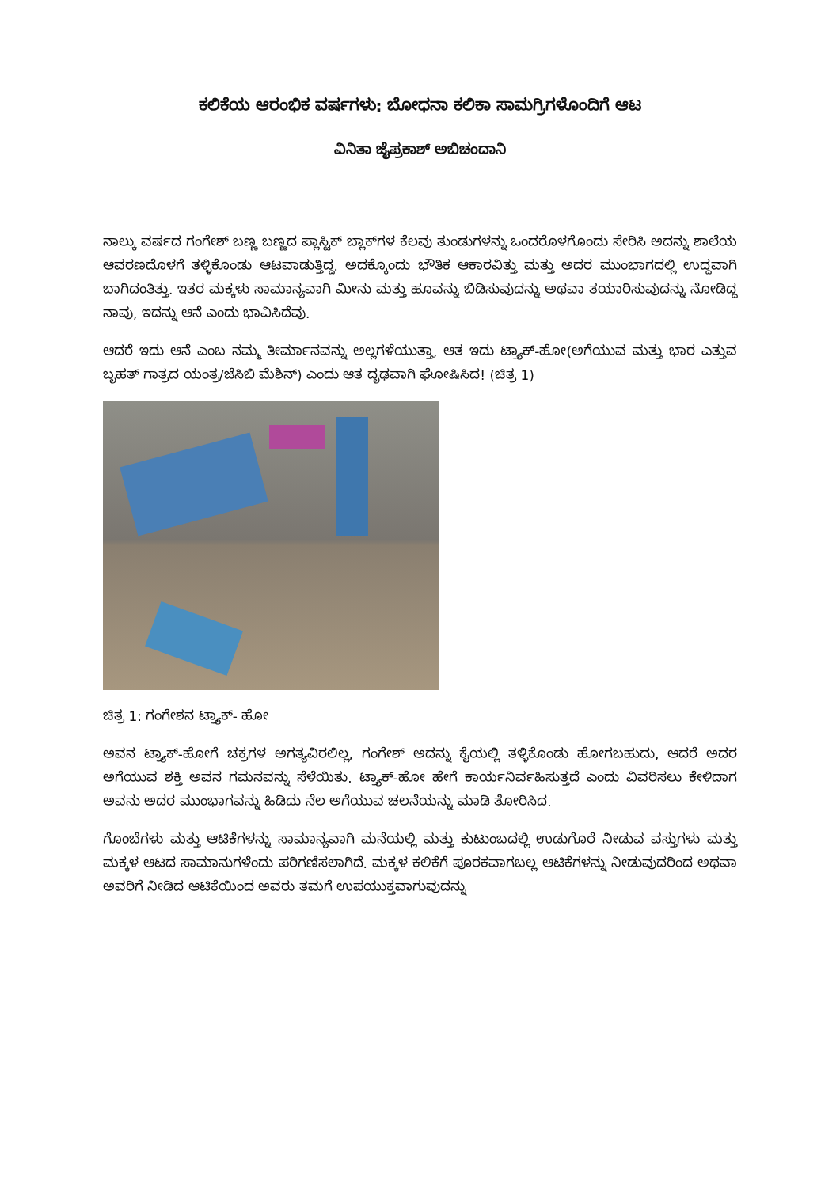ಕಲಿಕೆಯ ಆರಂಭಿಕ ವರ್ಷಗಳು: ಬೋಧನಾ ಕಲಿಕಾ ಸಾಮಗ್ರಿಗಳೊಂದಿಗೆ ಆಟ
ವಿನಿತಾ ಜೈಪ್ರಕಾಶ್ ಅಬಿಚಂದಾನಿ
ನಾಲ್ಕು ವರ್ಷದ ಗಂಗೇಶ್ ಬಣ್ಣ ಬಣ್ಣದ ಪ್ಲಾಸ್ಟಿಕ್ ಬ್ಲಾಕ್‌ಗಳ ಕೆಲವು ತುಂಡುಗಳನ್ನು ಒಂದರೊಳಗೊಂದು ಸೇರಿಸಿ ಅದನ್ನು ಶಾಲೆಯ ಆವರಣದೊಳಗೆ ತಳ್ಳಿಕೊಂಡು ಆಟವಾಡುತ್ತಿದ್ದ. ಅದಕ್ಕೊಂದು ಭೌತಿಕ ಆಕಾರವಿತ್ತು ಮತ್ತು ಅದರ ಮುಂಭಾಗದಲ್ಲಿ ಉದ್ದವಾಗಿ ಬಾಗಿದಂತಿತ್ತು. ಇತರ ಮಕ್ಕಳು ಸಾಮಾನ್ಯವಾಗಿ ಮೀನು ಮತ್ತು ಹೂವನ್ನು ಬಿಡಿಸುವುದನ್ನು ಅಥವಾ ತಯಾರಿಸುವುದನ್ನು ನೋಡಿದ್ದ ನಾವು, ಇದನ್ನು ಆನೆ ಎಂದು ಭಾವಿಸಿದೆವು.
ಆದರೆ ಇದು ಆನೆ ಎಂಬ ನಮ್ಮ ತೀರ್ಮಾನವನ್ನು ಅಲ್ಲಗಳೆಯುತ್ತಾ, ಆತ ಇದು ಟ್ರ್ಯಾಕ್-ಹೋ(ಅಗೆಯುವ ಮತ್ತು ಭಾರ ಎತ್ತುವ ಬೃಹತ್ ಗಾತ್ರದ ಯಂತ್ರ/ಜೆಸಿಬಿ ಮೆಶಿನ್) ಎಂದು ಆತ ದೃಢವಾಗಿ ಘೋಷಿಸಿದ! (ಚಿತ್ರ 1)
ಚಿತ್ರ 1: ಗಂಗೇಶನ ಟ್ರ್ಯಾಕ್- ಹೋ
ಅವನ ಟ್ರ್ಯಾಕ್-ಹೋಗೆ ಚಕ್ರಗಳ ಅಗತ್ಯವಿರಲಿಲ್ಲ, ಗಂಗೇಶ್ ಅದನ್ನು ಕೈಯಲ್ಲಿ ತಳ್ಳಿಕೊಂಡು ಹೋಗಬಹುದು, ಆದರೆ ಅದರ ಅಗೆಯುವ ಶಕ್ತಿ ಅವನ ಗಮನವನ್ನು ಸೆಳೆಯಿತು. ಟ್ರ್ಯಾಕ್-ಹೋ ಹೇಗೆ ಕಾರ್ಯನಿರ್ವಹಿಸುತ್ತದೆ ಎಂದು ವಿವರಿಸಲು ಕೇಳಿದಾಗ ಅವನು ಅದರ ಮುಂಭಾಗವನ್ನು ಹಿಡಿದು ನೆಲ ಅಗೆಯುವ ಚಲನೆಯನ್ನು ಮಾಡಿ ತೋರಿಸಿದ.
ಗೊಂಬೆಗಳು ಮತ್ತು ಆಟಿಕೆಗಳನ್ನು ಸಾಮಾನ್ಯವಾಗಿ ಮನೆಯಲ್ಲಿ ಮತ್ತು ಕುಟುಂಬದಲ್ಲಿ ಉಡುಗೊರೆ ನೀಡುವ ವಸ್ತುಗಳು ಮತ್ತು ಮಕ್ಕಳ ಆಟದ ಸಾಮಾನುಗಳೆಂದು ಪರಿಗಣಿಸಲಾಗಿದೆ. ಮಕ್ಕಳ ಕಲಿಕೆಗೆ ಪೂರಕವಾಗಬಲ್ಲ ಆಟಿಕೆಗಳನ್ನು ನೀಡುವುದರಿಂದ ಅಥವಾ ಅವರಿಗೆ ನೀಡಿದ ಆಟಿಕೆಯಿಂದ ಅವರು ತಮಗೆ ಉಪಯುಕ್ತವಾಗುವುದನ್ನು